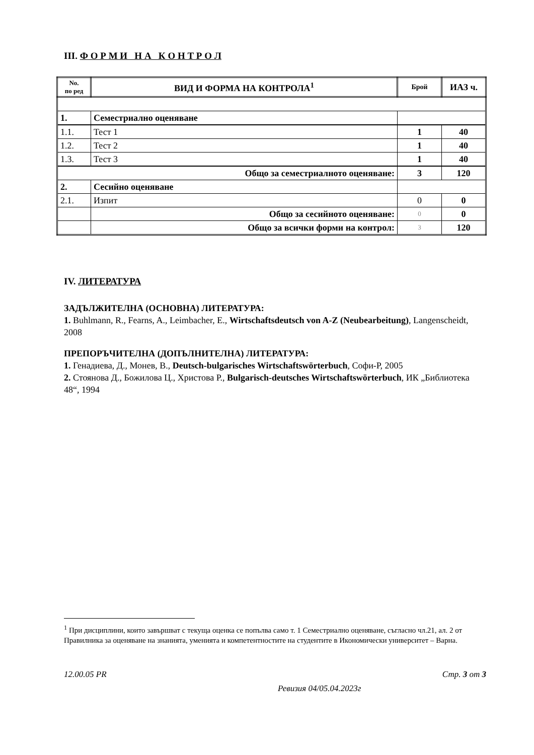III. Ф О Р М И Н А К О Н Т Р О Л
| No. по ред | ВИД И ФОРМА НА КОНТРОЛА<sup>1</sup> | Брой | ИАЗ ч. |
| --- | --- | --- | --- |
| 1. | Семестриално оценяване | | |
| 1.1. | Тест 1 | 1 | 40 |
| 1.2. | Тест 2 | 1 | 40 |
| 1.3. | Тест 3 | 1 | 40 |
| Общо за семестриалното оценяване: | | 3 | 120 |
| 2. | Сесийно оценяване | | |
| 2.1. | Изпит | 0 | 0 |
| | Общо за сесийното оценяване: | 0 | 0 |
| | Общо за всички форми на контрол: | 3 | 120 |
IV. ЛИТЕРАТУРА
ЗАДЪЛЖИТЕЛНА (ОСНОВНА) ЛИТЕРАТУРА:
1. Buhlmann, R., Fearns, A., Leimbacher, E., Wirtschaftsdeutsch von A-Z (Neubearbeitung), Langenscheidt, 2008
ПРЕПОРЪЧИТЕЛНА (ДОПЪЛНИТЕЛНА) ЛИТЕРАТУРА:
1. Генадиева, Д., Монев, В., Deutsch-bulgarisches Wirtschaftswörterbuch, Софи-Р, 2005
2. Стоянова Д., Божилова Ц., Христова Р., Bulgarisch-deutsches Wirtschaftswörterbuch, ИК „Библиотека 48“, 1994
<sup>1</sup> При дисциплини, които завършват с текуща оценка се попълва само т. 1 Семестриално оценяване, съгласно чл.21, ал. 2 от Правилника за оценяване на знанията, уменията и компетентностите на студентите в Икономически университет – Варна.
12.00.05 PR Стр. 3 от 3
Ревизия 04/05.04.2023г